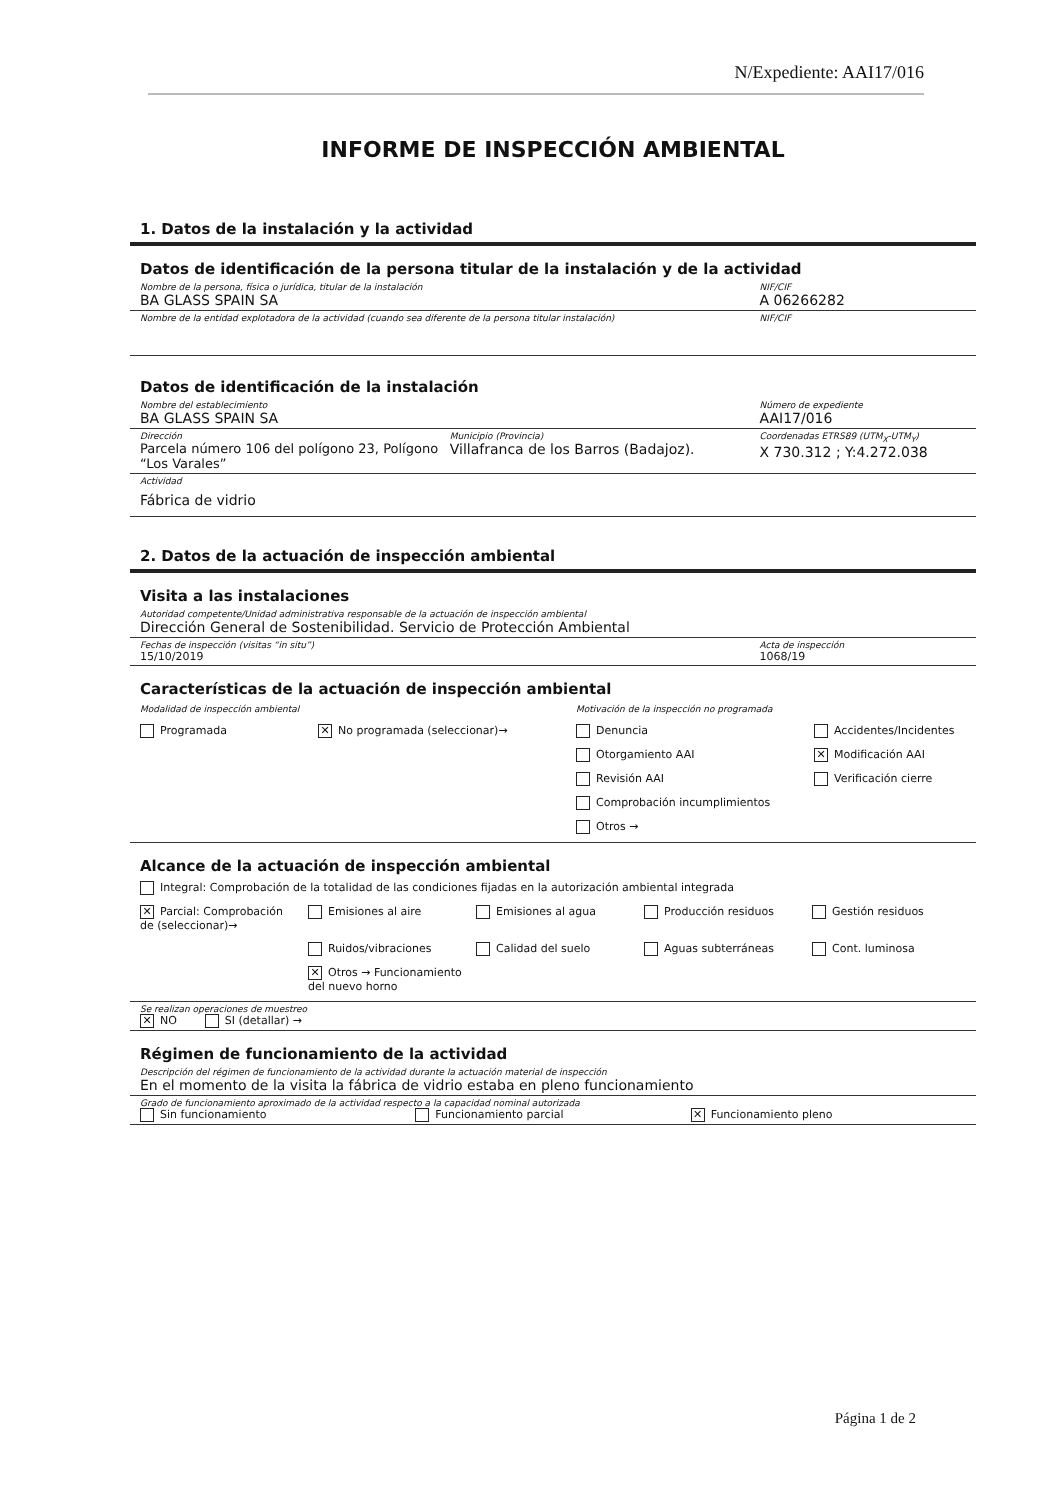N/Expediente: AAI17/016
INFORME DE INSPECCIÓN AMBIENTAL
1. Datos de la instalación y la actividad
Datos de identificación de la persona titular de la instalación y de la actividad
Nombre de la persona, física o jurídica, titular de la instalación
BA GLASS SPAIN SA
NIF/CIF
A 06266282
Nombre de la entidad explotadora de la actividad (cuando sea diferente de la persona titular instalación)
NIF/CIF
Datos de identificación de la instalación
Nombre del establecimiento
BA GLASS SPAIN SA
Número de expediente
AAI17/016
Dirección
Parcela número 106 del polígono 23, Polígono “Los Varales”
Municipio (Provincia)
Villafranca de los Barros (Badajoz).
Coordenadas ETRS89 (UTM<sub>X</sub>-UTM<sub>Y</sub>)
X 730.312 ; Y:4.272.038
Actividad
Fábrica de vidrio
2. Datos de la actuación de inspección ambiental
Visita a las instalaciones
Autoridad competente/Unidad administrativa responsable de la actuación de inspección ambiental
Dirección General de Sostenibilidad. Servicio de Protección Ambiental
Fechas de inspección (visitas “in situ”)
15/10/2019
Acta de inspección
1068/19
Características de la actuación de inspección ambiental
Modalidad de inspección ambiental
Motivación de la inspección no programada
Programada
✕ No programada (seleccionar)→
Denuncia
Accidentes/Incidentes
Otorgamiento AAI
✕ Modificación AAI
Revisión AAI
Verificación cierre
Comprobación incumplimientos
Otros →
Alcance de la actuación de inspección ambiental
Integral: Comprobación de la totalidad de las condiciones fijadas en la autorización ambiental integrada
✕ Parcial: Comprobación de (seleccionar)→
Emisiones al aire
Emisiones al agua
Producción residuos
Gestión residuos
Ruidos/vibraciones
Calidad del suelo
Aguas subterráneas
Cont. luminosa
✕ Otros → Funcionamiento del nuevo horno
Se realizan operaciones de muestreo
✕ NO SI (detallar) →
Régimen de funcionamiento de la actividad
Descripción del régimen de funcionamiento de la actividad durante la actuación material de inspección
En el momento de la visita la fábrica de vidrio estaba en pleno funcionamiento
Grado de funcionamiento aproximado de la actividad respecto a la capacidad nominal autorizada
Sin funcionamiento Funcionamiento parcial
✕ Funcionamiento pleno
Página 1 de 2